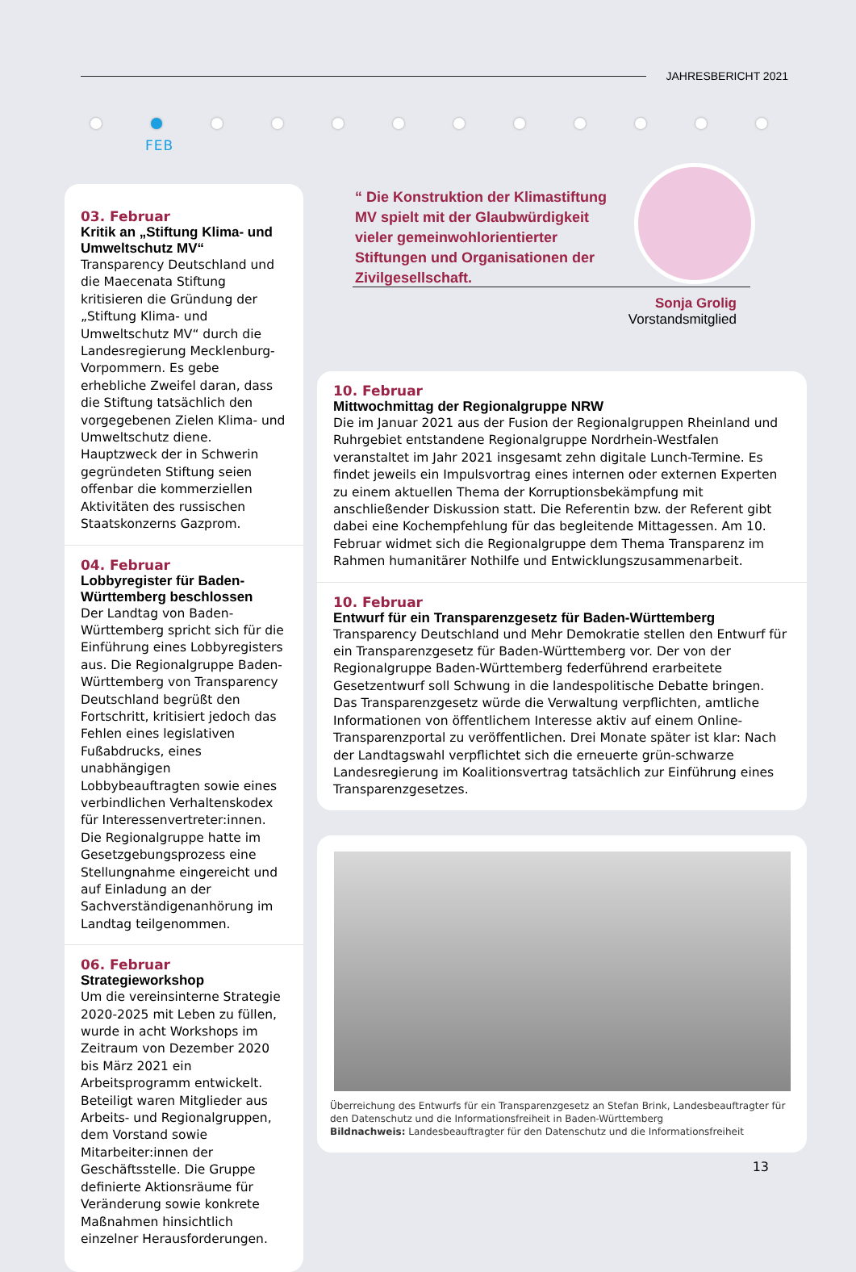JAHRESBERICHT 2021
FEB
03. Februar
Kritik an „Stiftung Klima- und Umweltschutz MV“
Transparency Deutschland und die Maecenata Stiftung kritisieren die Gründung der „Stiftung Klima- und Umweltschutz MV“ durch die Landesregierung Mecklenburg-Vorpommern. Es gebe erhebliche Zweifel daran, dass die Stiftung tatsächlich den vorgegebenen Zielen Klima- und Umweltschutz diene. Hauptzweck der in Schwerin gegründeten Stiftung seien offenbar die kommerziellen Aktivitäten des russischen Staatskonzerns Gazprom.
04. Februar
Lobbyregister für Baden-Württemberg beschlossen
Der Landtag von Baden-Württemberg spricht sich für die Einführung eines Lobbyregisters aus. Die Regionalgruppe Baden-Württemberg von Transparency Deutschland begrüßt den Fortschritt, kritisiert jedoch das Fehlen eines legislativen Fußabdrucks, eines unabhängigen Lobbybeauftragten sowie eines verbindlichen Verhaltenskodex für Interessenvertreter:innen. Die Regionalgruppe hatte im Gesetzgebungsprozess eine Stellungnahme eingereicht und auf Einladung an der Sachverständigenanhörung im Landtag teilgenommen.
06. Februar
Strategieworkshop
Um die vereinsinterne Strategie 2020-2025 mit Leben zu füllen, wurde in acht Workshops im Zeitraum von Dezember 2020 bis März 2021 ein Arbeitsprogramm entwickelt. Beteiligt waren Mitglieder aus Arbeits- und Regionalgruppen, dem Vorstand sowie Mitarbeiter:innen der Geschäftsstelle. Die Gruppe definierte Aktionsräume für Veränderung sowie konkrete Maßnahmen hinsichtlich einzelner Herausforderungen.
“ Die Konstruktion der Klimastiftung MV spielt mit der Glaubwürdigkeit vieler gemeinwohlorientierter Stiftungen und Organisationen der Zivilgesellschaft.
Sonja Grolig
Vorstandsmitglied
10. Februar
Mittwochmittag der Regionalgruppe NRW
Die im Januar 2021 aus der Fusion der Regionalgruppen Rheinland und Ruhrgebiet entstandene Regionalgruppe Nordrhein-Westfalen veranstaltet im Jahr 2021 insgesamt zehn digitale Lunch-Termine. Es findet jeweils ein Impulsvortrag eines internen oder externen Experten zu einem aktuellen Thema der Korruptionsbekämpfung mit anschließender Diskussion statt. Die Referentin bzw. der Referent gibt dabei eine Kochempfehlung für das begleitende Mittagessen. Am 10. Februar widmet sich die Regionalgruppe dem Thema Transparenz im Rahmen humanitärer Nothilfe und Entwicklungszusammenarbeit.
10. Februar
Entwurf für ein Transparenzgesetz für Baden-Württemberg
Transparency Deutschland und Mehr Demokratie stellen den Entwurf für ein Transparenzgesetz für Baden-Württemberg vor. Der von der Regionalgruppe Baden-Württemberg federführend erarbeitete Gesetzentwurf soll Schwung in die landespolitische Debatte bringen. Das Transparenzgesetz würde die Verwaltung verpflichten, amtliche Informationen von öffentlichem Interesse aktiv auf einem Online-Transparenzportal zu veröffentlichen. Drei Monate später ist klar: Nach der Landtagswahl verpflichtet sich die erneuerte grün-schwarze Landesregierung im Koalitionsvertrag tatsächlich zur Einführung eines Transparenzgesetzes.
Überreichung des Entwurfs für ein Transparenzgesetz an Stefan Brink, Landesbeauftragter für den Datenschutz und die Informationsfreiheit in Baden-Württemberg
Bildnachweis: Landesbeauftragter für den Datenschutz und die Informationsfreiheit
13